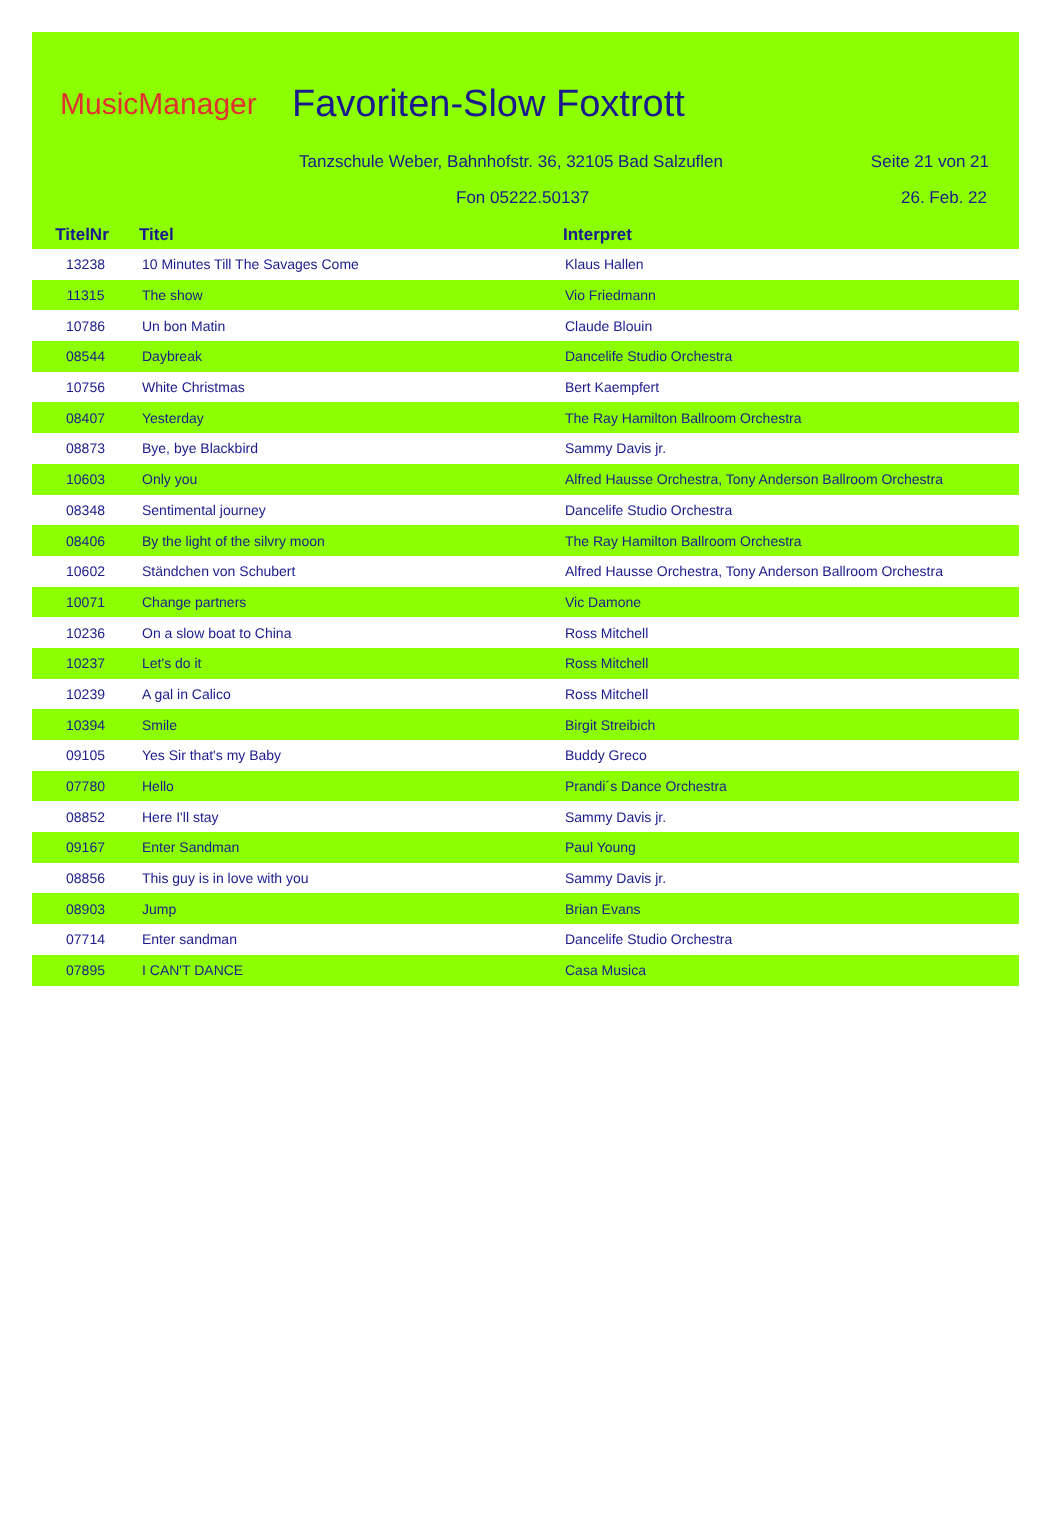MusicManager Favoriten-Slow Foxtrott
Tanzschule Weber, Bahnhofstr. 36, 32105 Bad Salzuflen
Seite 21 von 21
Fon 05222.50137 26. Feb. 22
TitelNr Titel Interpret
| 13238 | 10 Minutes Till The Savages Come | Klaus Hallen |
| 11315 | The show | Vio Friedmann |
| 10786 | Un bon Matin | Claude Blouin |
| 08544 | Daybreak | Dancelife Studio Orchestra |
| 10756 | White Christmas | Bert Kaempfert |
| 08407 | Yesterday | The Ray Hamilton Ballroom Orchestra |
| 08873 | Bye, bye Blackbird | Sammy Davis jr. |
| 10603 | Only you | Alfred Hausse Orchestra, Tony Anderson Ballroom Orchestra |
| 08348 | Sentimental journey | Dancelife Studio Orchestra |
| 08406 | By the light of the silvry moon | The Ray Hamilton Ballroom Orchestra |
| 10602 | Ständchen von Schubert | Alfred Hausse Orchestra, Tony Anderson Ballroom Orchestra |
| 10071 | Change partners | Vic Damone |
| 10236 | On a slow boat to China | Ross Mitchell |
| 10237 | Let's do it | Ross Mitchell |
| 10239 | A gal in Calico | Ross Mitchell |
| 10394 | Smile | Birgit Streibich |
| 09105 | Yes Sir that's my Baby | Buddy Greco |
| 07780 | Hello | Prandi´s Dance Orchestra |
| 08852 | Here I'll stay | Sammy Davis jr. |
| 09167 | Enter Sandman | Paul Young |
| 08856 | This guy is in love with you | Sammy Davis jr. |
| 08903 | Jump | Brian Evans |
| 07714 | Enter sandman | Dancelife Studio Orchestra |
| 07895 | I CAN'T DANCE | Casa Musica |